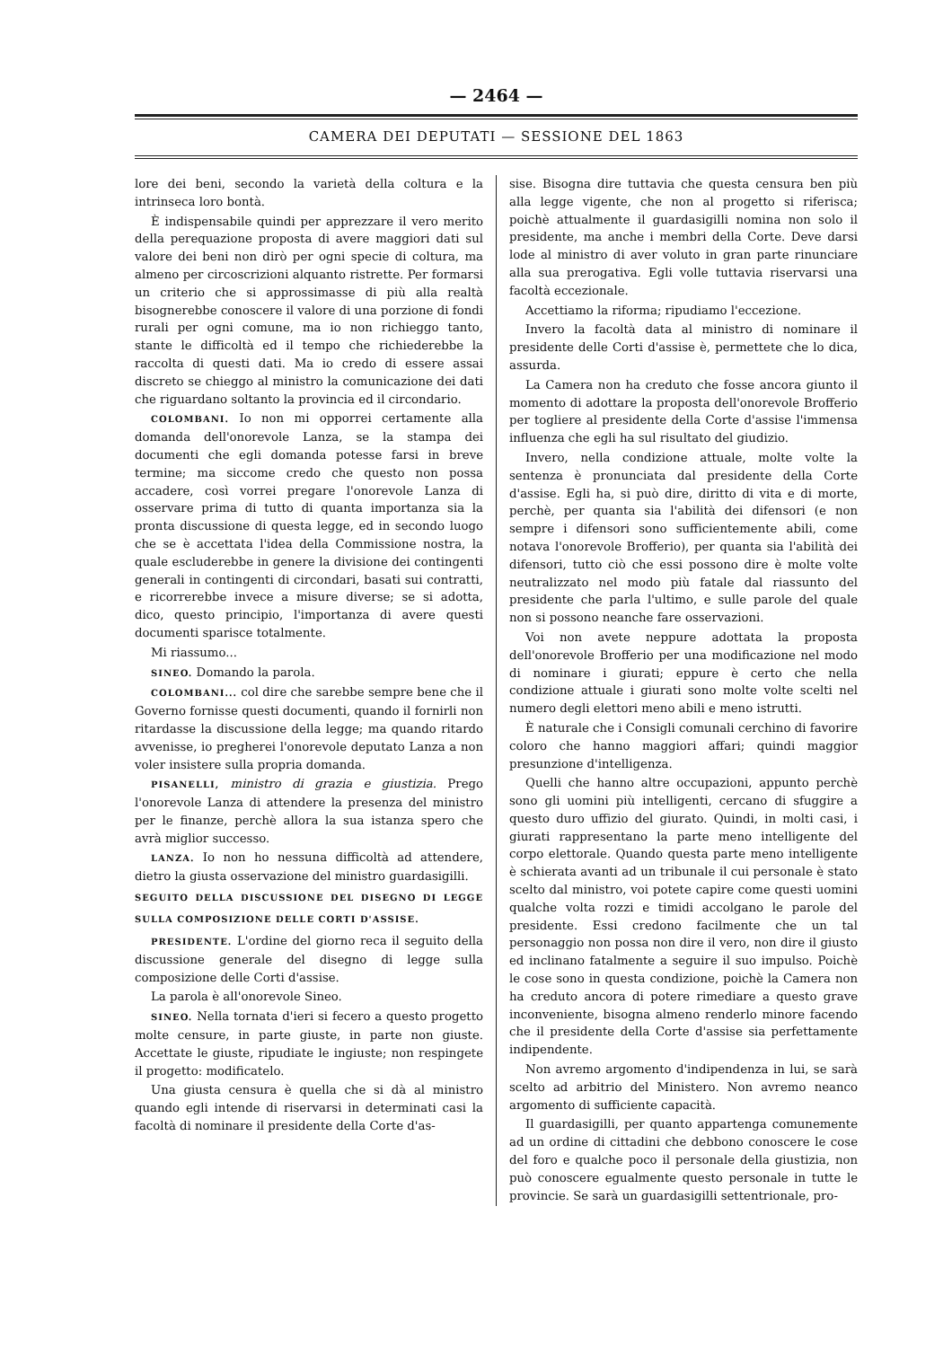— 2464 —
CAMERA DEI DEPUTATI — SESSIONE DEL 1863
lore dei beni, secondo la varietà della coltura e la intrinseca loro bontà.
È indispensabile quindi per apprezzare il vero merito della perequazione proposta di avere maggiori dati sul valore dei beni non dirò per ogni specie di coltura, ma almeno per circoscrizioni alquanto ristrette. Per formarsi un criterio che si approssimasse di più alla realtà bisognerebbe conoscere il valore di una porzione di fondi rurali per ogni comune, ma io non richieggo tanto, stante le difficoltà ed il tempo che richiederebbe la raccolta di questi dati. Ma io credo di essere assai discreto se chieggo al ministro la comunicazione dei dati che riguardano soltanto la provincia ed il circondario.
COLOMBANI. Io non mi opporrei certamente alla domanda dell'onorevole Lanza, se la stampa dei documenti che egli domanda potesse farsi in breve termine; ma siccome credo che questo non possa accadere, così vorrei pregare l'onorevole Lanza di osservare prima di tutto di quanta importanza sia la pronta discussione di questa legge, ed in secondo luogo che se è accettata l'idea della Commissione nostra, la quale escluderebbe in genere la divisione dei contingenti generali in contingenti di circondari, basati sui contratti, e ricorrerebbe invece a misure diverse; se si adotta, dico, questo principio, l'importanza di avere questi documenti sparisce totalmente.
Mi riassumo...
SINEO. Domando la parola.
COLOMBANI... col dire che sarebbe sempre bene che il Governo fornisse questi documenti, quando il fornirli non ritardasse la discussione della legge; ma quando ritardo avvenisse, io pregherei l'onorevole deputato Lanza a non voler insistere sulla propria domanda.
PISANELLI, ministro di grazia e giustizia. Prego l'onorevole Lanza di attendere la presenza del ministro per le finanze, perchè allora la sua istanza spero che avrà miglior successo.
LANZA. Io non ho nessuna difficoltà ad attendere, dietro la giusta osservazione del ministro guardasigilli.
SEGUITO DELLA DISCUSSIONE DEL DISEGNO DI LEGGE SULLA COMPOSIZIONE DELLE CORTI D'ASSISE.
PRESIDENTE. L'ordine del giorno reca il seguito della discussione generale del disegno di legge sulla composizione delle Corti d'assise.
La parola è all'onorevole Sineo.
SINEO. Nella tornata d'ieri si fecero a questo progetto molte censure, in parte giuste, in parte non giuste. Accettate le giuste, ripudiate le ingiuste; non respingete il progetto: modificatelo.
Una giusta censura è quella che si dà al ministro quando egli intende di riservarsi in determinati casi la facoltà di nominare il presidente della Corte d'as-
sise. Bisogna dire tuttavia che questa censura ben più alla legge vigente, che non al progetto si riferisca; poichè attualmente il guardasigilli nomina non solo il presidente, ma anche i membri della Corte. Deve darsi lode al ministro di aver voluto in gran parte rinunciare alla sua prerogativa. Egli volle tuttavia riservarsi una facoltà eccezionale.
Accettiamo la riforma; ripudiamo l'eccezione.
Invero la facoltà data al ministro di nominare il presidente delle Corti d'assise è, permettete che lo dica, assurda.
La Camera non ha creduto che fosse ancora giunto il momento di adottare la proposta dell'onorevole Brofferio per togliere al presidente della Corte d'assise l'immensa influenza che egli ha sul risultato del giudizio.
Invero, nella condizione attuale, molte volte la sentenza è pronunciata dal presidente della Corte d'assise. Egli ha, si può dire, diritto di vita e di morte, perchè, per quanta sia l'abilità dei difensori (e non sempre i difensori sono sufficientemente abili, come notava l'onorevole Brofferio), per quanta sia l'abilità dei difensori, tutto ciò che essi possono dire è molte volte neutralizzato nel modo più fatale dal riassunto del presidente che parla l'ultimo, e sulle parole del quale non si possono neanche fare osservazioni.
Voi non avete neppure adottata la proposta dell'onorevole Brofferio per una modificazione nel modo di nominare i giurati; eppure è certo che nella condizione attuale i giurati sono molte volte scelti nel numero degli elettori meno abili e meno istrutti.
È naturale che i Consigli comunali cerchino di favorire coloro che hanno maggiori affari; quindi maggior presunzione d'intelligenza.
Quelli che hanno altre occupazioni, appunto perchè sono gli uomini più intelligenti, cercano di sfuggire a questo duro uffizio del giurato. Quindi, in molti casi, i giurati rappresentano la parte meno intelligente del corpo elettorale. Quando questa parte meno intelligente è schierata avanti ad un tribunale il cui personale è stato scelto dal ministro, voi potete capire come questi uomini qualche volta rozzi e timidi accolgano le parole del presidente. Essi credono facilmente che un tal personaggio non possa non dire il vero, non dire il giusto ed inclinano fatalmente a seguire il suo impulso. Poichè le cose sono in questa condizione, poichè la Camera non ha creduto ancora di potere rimediare a questo grave inconveniente, bisogna almeno renderlo minore facendo che il presidente della Corte d'assise sia perfettamente indipendente.
Non avremo argomento d'indipendenza in lui, se sarà scelto ad arbitrio del Ministero. Non avremo neanco argomento di sufficiente capacità.
Il guardasigilli, per quanto appartenga comunemente ad un ordine di cittadini che debbono conoscere le cose del foro e qualche poco il personale della giustizia, non può conoscere egualmente questo personale in tutte le provincie. Se sarà un guardasigilli settentrionale, pro-